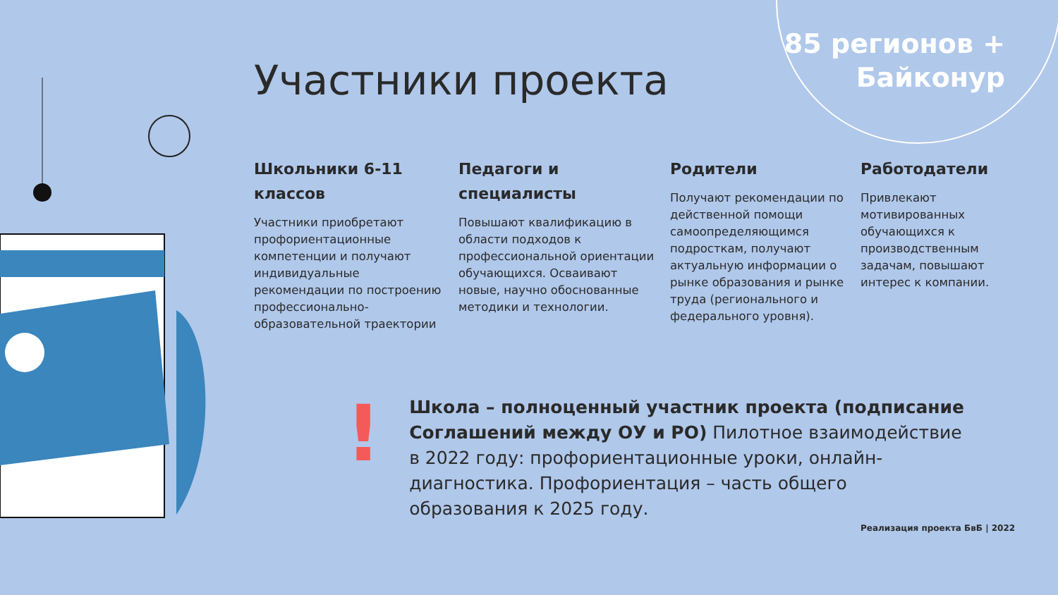85 регионов +
Байконур
Участники проекта
Школьники 6-11 классов
Участники приобретают профориентационные компетенции и получают индивидуальные рекомендации по построению профессионально-образовательной траектории
Педагоги и специалисты
Повышают квалификацию в области подходов к профессиональной ориентации обучающихся. Осваивают новые, научно обоснованные методики и технологии.
Родители
Получают рекомендации по действенной помощи самоопределяющимся подросткам, получают актуальную информации о рынке образования и рынке труда (регионального и федерального уровня).
Работодатели
Привлекают мотивированных обучающихся к производственным задачам, повышают интерес к компании.
!
Школа – полноценный участник проекта (подписание Соглашений между ОУ и РО) Пилотное взаимодействие в 2022 году: профориентационные уроки, онлайн-диагностика. Профориентация – часть общего образования к 2025 году.
Реализация проекта БвБ | 2022